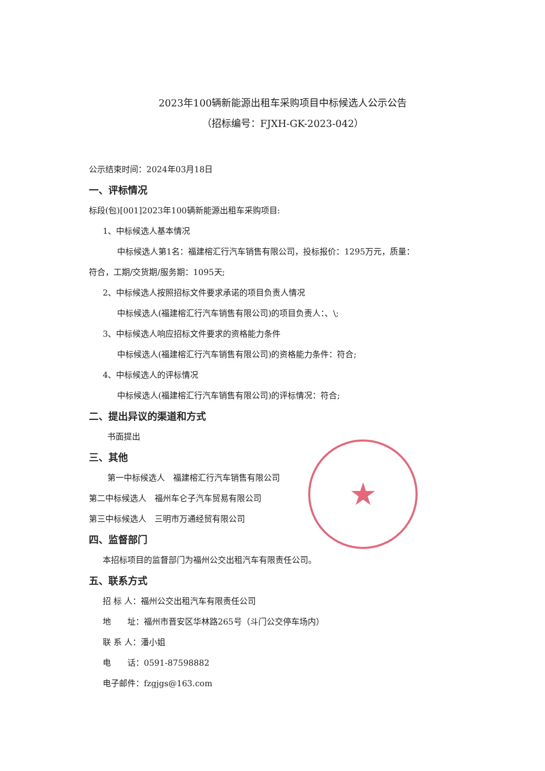2023年100辆新能源出租车采购项目中标候选人公示公告
（招标编号：FJXH-GK-2023-042）
公示结束时间：2024年03月18日
一、评标情况
标段(包)[001]2023年100辆新能源出租车采购项目:
1、中标候选人基本情况
中标候选人第1名：福建榕汇行汽车销售有限公司，投标报价：1295万元，质量：
符合，工期/交货期/服务期：1095天;
2、中标候选人按照招标文件要求承诺的项目负责人情况
中标候选人(福建榕汇行汽车销售有限公司)的项目负责人：、\;
3、中标候选人响应招标文件要求的资格能力条件
中标候选人(福建榕汇行汽车销售有限公司)的资格能力条件：符合;
4、中标候选人的评标情况
中标候选人(福建榕汇行汽车销售有限公司)的评标情况：符合;
二、提出异议的渠道和方式
书面提出
三、其他
第一中标候选人　福建榕汇行汽车销售有限公司
第二中标候选人　福州车仑子汽车贸易有限公司
第三中标候选人　三明市万通经贸有限公司
四、监督部门
本招标项目的监督部门为福州公交出租汽车有限责任公司。
五、联系方式
招 标 人：福州公交出租汽车有限责任公司
地　　址：福州市晋安区华林路265号（斗门公交停车场内）
联 系 人：潘小姐
电　　话：0591-87598882
电子邮件：fzgjgs@163.com
★